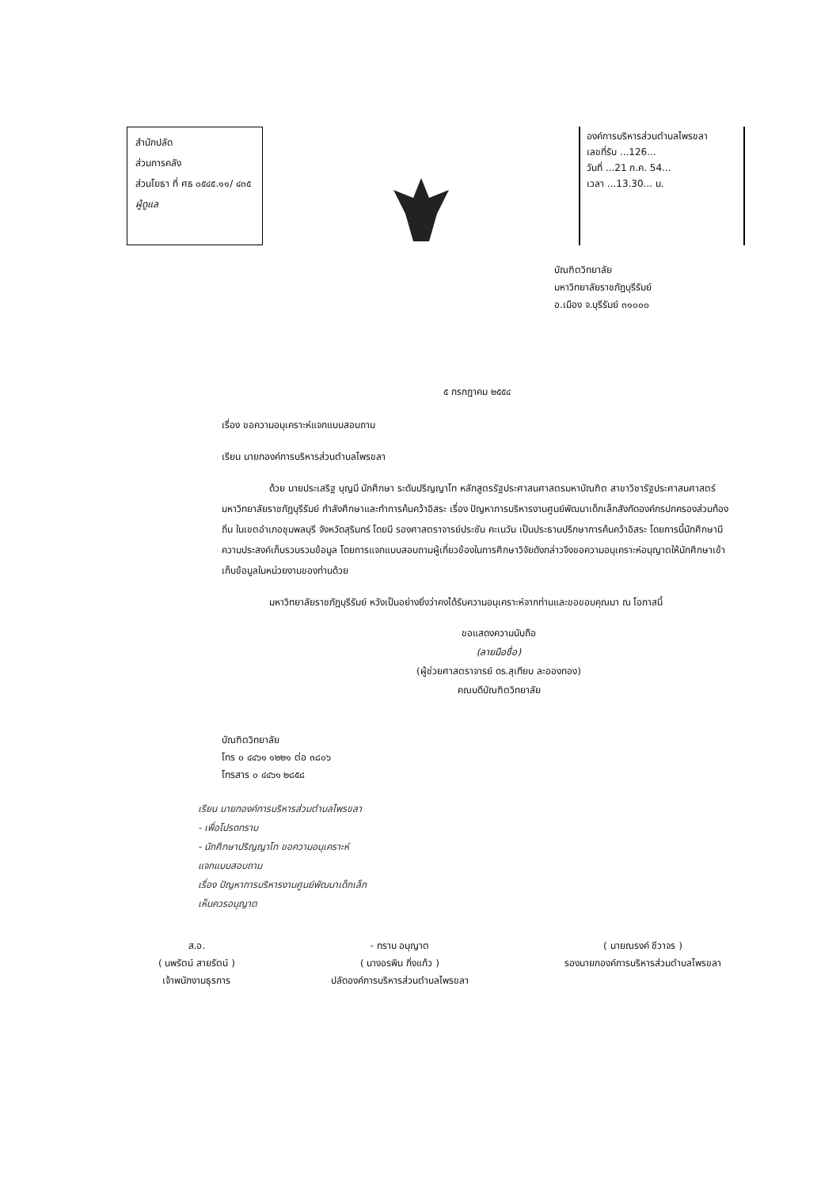สำนักปลัด
ส่วนการคลัง
ส่วนโยธา ที่ ศธ ๐๕๔๕.๑๑/ ๔๓๕
ผู้ดูแล
องค์การบริหารส่วนตำบลไพรขลา
เลขที่รับ ...126...
วันที่ ...21 ก.ค. 54...
เวลา ...13.30... น.
บัณฑิตวิทยาลัย
มหาวิทยาลัยราชภัฏบุรีรัมย์
อ.เมือง จ.บุรีรัมย์ ๓๑๐๐๐
๕ กรกฎาคม ๒๕๕๔
เรื่อง ขอความอนุเคราะห์แจกแบบสอบถาม
เรียน นายกองค์การบริหารส่วนตำบลไพรขลา
ด้วย นายประเสริฐ บุญมี นักศึกษา ระดับปริญญาโท หลักสูตรรัฐประศาสนศาสตรมหาบัณฑิต สาขาวิชารัฐประศาสนศาสตร์ มหาวิทยาลัยราชภัฏบุรีรัมย์ กำลังศึกษาและทำการค้นคว้าอิสระ เรื่อง ปัญหาการบริหารงานศูนย์พัฒนาเด็กเล็กสังกัดองค์กรปกครองส่วนท้องถิ่น ในเขตอำเภอชุมพลบุรี จังหวัดสุรินทร์ โดยมี รองศาสตราจารย์ประชัน คะเนวัน เป็นประธานปรึกษาการค้นคว้าอิสระ โดยการนี้นักศึกษามีความประสงค์เก็บรวบรวมข้อมูล โดยการแจกแบบสอบถามผู้เกี่ยวข้องในการศึกษาวิจัยดังกล่าวจึงขอความอนุเคราะห์อนุญาตให้นักศึกษาเข้าเก็บข้อมูลในหน่วยงานของท่านด้วย
มหาวิทยาลัยราชภัฏบุรีรัมย์ หวังเป็นอย่างยิ่งว่าคงได้รับความอนุเคราะห์จากท่านและขอขอบคุณมา ณ โอกาสนี้
ขอแสดงความนับถือ
(ลายมือชื่อ)
(ผู้ช่วยศาสตราจารย์ ดร.สุเทียบ ละอองทอง)
คณบดีบัณฑิตวิทยาลัย
บัณฑิตวิทยาลัย
โทร ๐ ๔๔๖๑ ๑๒๒๑ ต่อ ๓๘๐๖
โทรสาร ๐ ๔๔๖๑ ๒๘๕๘
เรียน นายกองค์การบริหารส่วนตำบลไพรขลา
- เพื่อโปรดทราบ
- นักศึกษาปริญญาโท ขอความอนุเคราะห์
แจกแบบสอบถาม
เรื่อง ปัญหาการบริหารงานศูนย์พัฒนาเด็กเล็ก
เห็นควรอนุญาต
ส.อ.
( นพรัตน์ สายรัตน์ )
เจ้าพนักงานธุรการ
- ทราบ อนุญาต
( นางอรพิน กิ่งแก้ว )
ปลัดองค์การบริหารส่วนตำบลไพรขลา
( นายณรงค์ ชีวาจร )
รองนายกองค์การบริหารส่วนตำบลไพรขลา